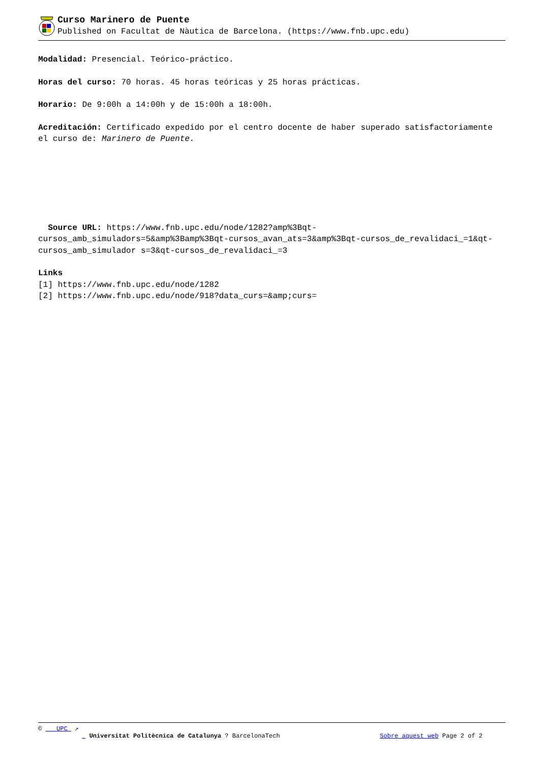Curso Marinero de Puente
Published on Facultat de Nàutica de Barcelona. (https://www.fnb.upc.edu)
Modalidad: Presencial. Teórico-práctico.
Horas del curso: 70 horas. 45 horas teóricas y 25 horas prácticas.
Horario: De 9:00h a 14:00h y de 15:00h a 18:00h.
Acreditación: Certificado expedido por el centro docente de haber superado satisfactoriamente el curso de: Marinero de Puente.
Source URL: https://www.fnb.upc.edu/node/1282?amp%3Bqt-cursos_amb_simuladors=5&amp%3Bamp%3Bqt-cursos_avan_ats=3&amp%3Bqt-cursos_de_revalidaci_=1&qt-cursos_amb_simulador s=3&qt-cursos_de_revalidaci_=3
Links
[1] https://www.fnb.upc.edu/node/1282
[2] https://www.fnb.upc.edu/node/918?data_curs=&amp;curs=
© UPC ↗
Universitat Politècnica de Catalunya ? BarcelonaTech Sobre aquest web Page 2 of 2